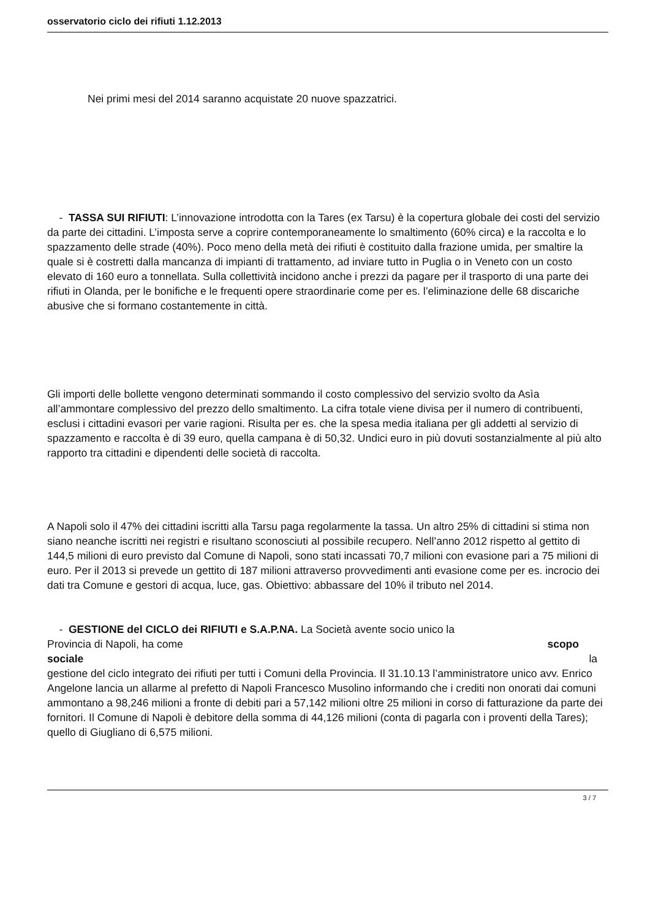osservatorio ciclo dei rifiuti 1.12.2013
Nei primi mesi del 2014 saranno acquistate 20 nuove spazzatrici.
- TASSA SUI RIFIUTI: L’innovazione introdotta con la Tares (ex Tarsu) è la copertura globale dei costi del servizio da parte dei cittadini. L’imposta serve a coprire contemporaneamente lo smaltimento (60% circa) e la raccolta e lo spazzamento delle strade (40%). Poco meno della metà dei rifiuti è costituito dalla frazione umida, per smaltire la quale si è costretti dalla mancanza di impianti di trattamento, ad inviare tutto in Puglia o in Veneto con un costo elevato di 160 euro a tonnellata. Sulla collettività incidono anche i prezzi da pagare per il trasporto di una parte dei rifiuti in Olanda, per le bonifiche e le frequenti opere straordinarie come per es. l’eliminazione delle 68 discariche abusive che si formano costantemente in città.
Gli importi delle bollette vengono determinati sommando il costo complessivo del servizio svolto da Asìa all’ammontare complessivo del prezzo dello smaltimento. La cifra totale viene divisa per il numero di contribuenti, esclusi i cittadini evasori per varie ragioni. Risulta per es. che la spesa media italiana per gli addetti al servizio di spazzamento e raccolta è di 39 euro, quella campana è di 50,32. Undici euro in più dovuti sostanzialmente al più alto rapporto tra cittadini e dipendenti delle società di raccolta.
A Napoli solo il 47% dei cittadini iscritti alla Tarsu paga regolarmente la tassa. Un altro 25% di cittadini si stima non siano neanche iscritti nei registri e risultano sconosciuti al possibile recupero. Nell’anno 2012 rispetto al gettito di 144,5 milioni di euro previsto dal Comune di Napoli, sono stati incassati 70,7 milioni con evasione pari a 75 milioni di euro. Per il 2013 si prevede un gettito di 187 milioni attraverso provvedimenti anti evasione come per es. incrocio dei dati tra Comune e gestori di acqua, luce, gas. Obiettivo: abbassare del 10% il tributo nel 2014.
- GESTIONE del CICLO dei RIFIUTI e S.A.P.NA. La Società avente socio unico la
Provincia di Napoli, ha come scopo
sociale la
gestione del ciclo integrato dei rifiuti per tutti i Comuni della Provincia. Il 31.10.13 l’amministratore unico avv. Enrico Angelone lancia un allarme al prefetto di Napoli Francesco Musolino informando che i crediti non onorati dai comuni ammontano a 98,246 milioni a fronte di debiti pari a 57,142 milioni oltre 25 milioni in corso di fatturazione da parte dei fornitori. Il Comune di Napoli è debitore della somma di 44,126 milioni (conta di pagarla con i proventi della Tares); quello di Giugliano di 6,575 milioni.
3 / 7